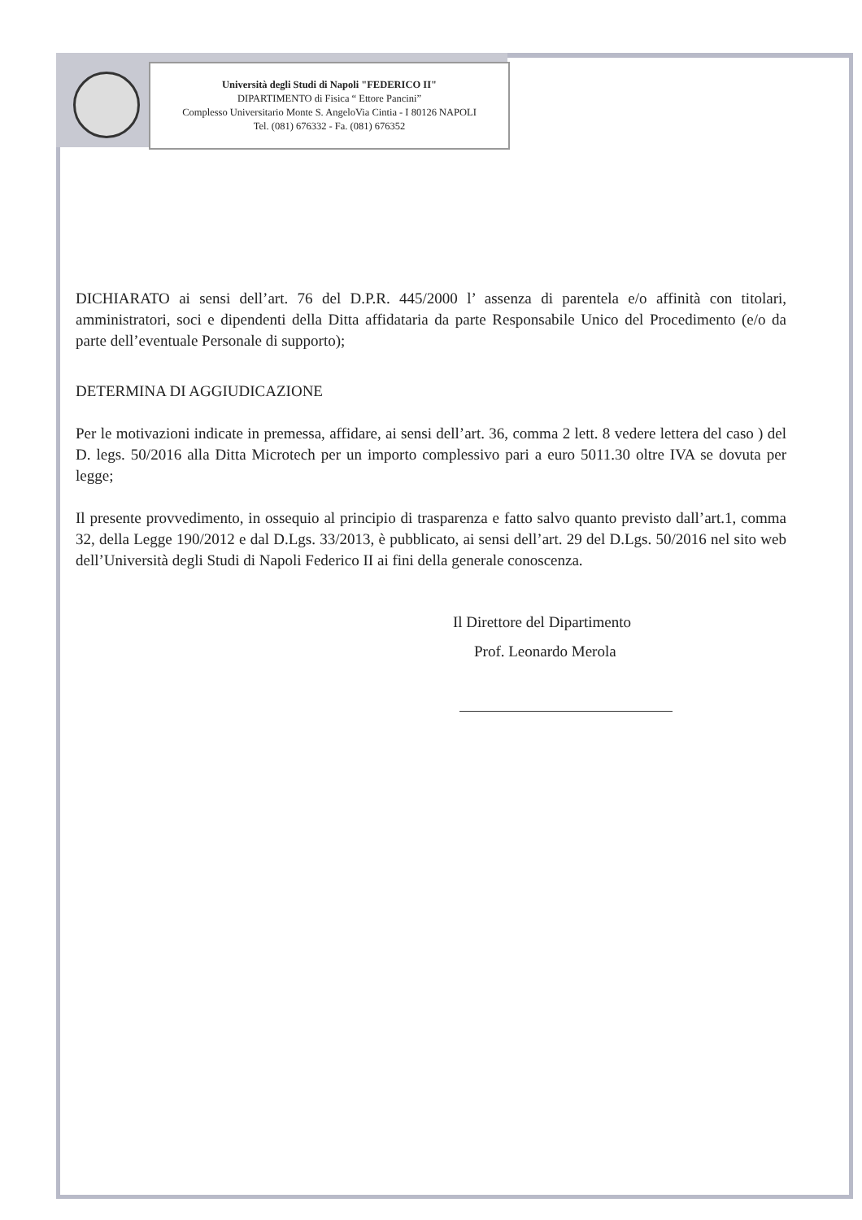Università degli Studi di Napoli "FEDERICO II"
DIPARTIMENTO di Fisica “ Ettore Pancini”
Complesso Universitario Monte S. AngeloVia Cintia - I 80126 NAPOLI
Tel. (081) 676332 - Fa. (081) 676352
DICHIARATO ai sensi dell’art. 76 del D.P.R. 445/2000 l’ assenza di parentela e/o affinità con titolari, amministratori, soci e dipendenti della Ditta affidataria da parte Responsabile Unico del Procedimento (e/o da parte dell’eventuale Personale di supporto);
DETERMINA DI AGGIUDICAZIONE
Per le motivazioni indicate in premessa, affidare, ai sensi dell’art. 36, comma 2 lett. 8 vedere lettera del caso ) del D. legs. 50/2016 alla Ditta Microtech per un importo complessivo pari a euro 5011.30 oltre IVA se dovuta per legge;
Il presente provvedimento, in ossequio al principio di trasparenza e fatto salvo quanto previsto dall’art.1, comma 32, della Legge 190/2012 e dal D.Lgs. 33/2013, è pubblicato, ai sensi dell’art. 29 del D.Lgs. 50/2016 nel sito web dell’Università degli Studi di Napoli Federico II ai fini della generale conoscenza.
Il Direttore del Dipartimento
Prof. Leonardo Merola